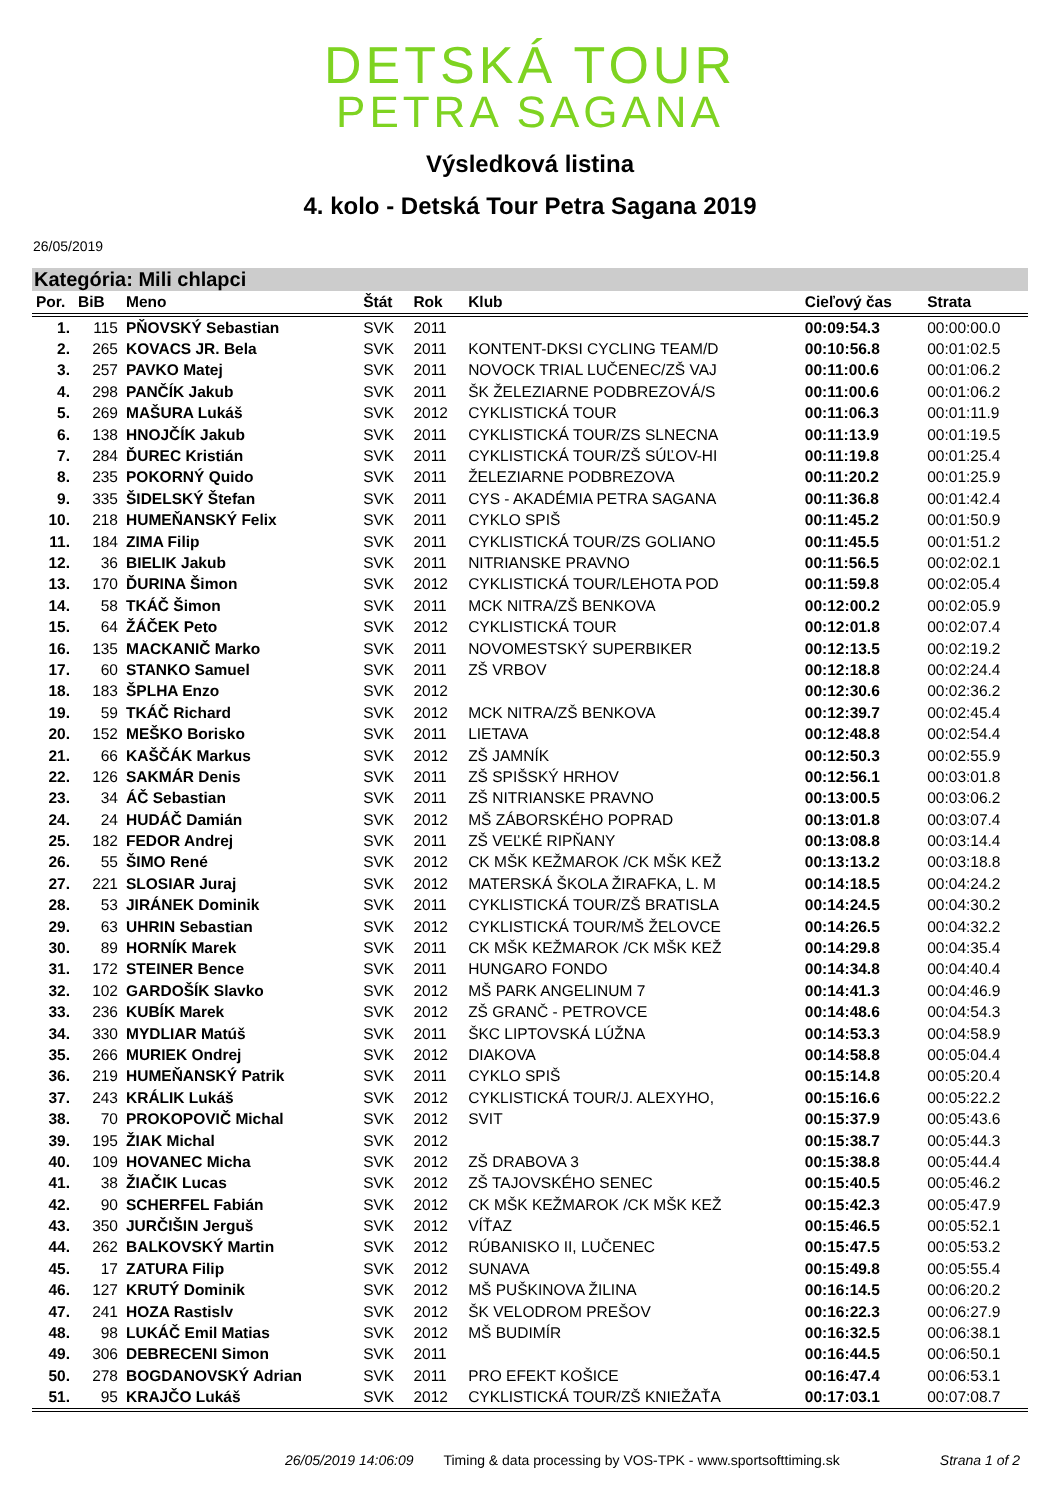DETSKÁ TOUR
PETRA SAGANA
Výsledková listina
4. kolo - Detská Tour Petra Sagana 2019
26/05/2019
Kategória: Mili chlapci
| Por. | BiB | Meno | Štát | Rok | Klub | Cieľový čas | Strata |
| --- | --- | --- | --- | --- | --- | --- | --- |
| 1. | 115 | PŇOVSKÝ Sebastian | SVK | 2011 | | 00:09:54.3 | 00:00:00.0 |
| 2. | 265 | KOVACS JR. Bela | SVK | 2011 | KONTENT-DKSI CYCLING TEAM/D | 00:10:56.8 | 00:01:02.5 |
| 3. | 257 | PAVKO Matej | SVK | 2011 | NOVOCK TRIAL LUČENEC/ZŠ VAJ | 00:11:00.6 | 00:01:06.2 |
| 4. | 298 | PANČÍK Jakub | SVK | 2011 | ŠK ŽELEZIARNE PODBREZOVÁ/S | 00:11:00.6 | 00:01:06.2 |
| 5. | 269 | MAŠURA Lukáš | SVK | 2012 | CYKLISTICKÁ TOUR | 00:11:06.3 | 00:01:11.9 |
| 6. | 138 | HNOJČÍK Jakub | SVK | 2011 | CYKLISTICKÁ TOUR/ZS SLNECNA | 00:11:13.9 | 00:01:19.5 |
| 7. | 284 | ĎUREC Kristián | SVK | 2011 | CYKLISTICKÁ TOUR/ZŠ SÚĽOV-HI | 00:11:19.8 | 00:01:25.4 |
| 8. | 235 | POKORNÝ Quido | SVK | 2011 | ŽELEZIARNE PODBREZOVA | 00:11:20.2 | 00:01:25.9 |
| 9. | 335 | ŠIDELSKÝ Štefan | SVK | 2011 | CYS - AKADÉMIA PETRA SAGANA | 00:11:36.8 | 00:01:42.4 |
| 10. | 218 | HUMEŇANSKÝ Felix | SVK | 2011 | CYKLO SPIŠ | 00:11:45.2 | 00:01:50.9 |
| 11. | 184 | ZIMA Filip | SVK | 2011 | CYKLISTICKÁ TOUR/ZS GOLIANO | 00:11:45.5 | 00:01:51.2 |
| 12. | 36 | BIELIK Jakub | SVK | 2011 | NITRIANSKE PRAVNO | 00:11:56.5 | 00:02:02.1 |
| 13. | 170 | ĎURINA Šimon | SVK | 2012 | CYKLISTICKÁ TOUR/LEHOTA POD | 00:11:59.8 | 00:02:05.4 |
| 14. | 58 | TKÁČ Šimon | SVK | 2011 | MCK NITRA/ZŠ BENKOVA | 00:12:00.2 | 00:02:05.9 |
| 15. | 64 | ŽÁČEK Peto | SVK | 2012 | CYKLISTICKÁ TOUR | 00:12:01.8 | 00:02:07.4 |
| 16. | 135 | MACKANIČ Marko | SVK | 2011 | NOVOMESTSKÝ SUPERBIKER | 00:12:13.5 | 00:02:19.2 |
| 17. | 60 | STANKO Samuel | SVK | 2011 | ZŠ VRBOV | 00:12:18.8 | 00:02:24.4 |
| 18. | 183 | ŠPLHA Enzo | SVK | 2012 | | 00:12:30.6 | 00:02:36.2 |
| 19. | 59 | TKÁČ Richard | SVK | 2012 | MCK NITRA/ZŠ BENKOVA | 00:12:39.7 | 00:02:45.4 |
| 20. | 152 | MEŠKO Borisko | SVK | 2011 | LIETAVA | 00:12:48.8 | 00:02:54.4 |
| 21. | 66 | KAŠČÁK Markus | SVK | 2012 | ZŠ JAMNÍK | 00:12:50.3 | 00:02:55.9 |
| 22. | 126 | SAKMÁR Denis | SVK | 2011 | ZŠ SPIŠSKÝ HRHOV | 00:12:56.1 | 00:03:01.8 |
| 23. | 34 | ÁČ Sebastian | SVK | 2011 | ZŠ NITRIANSKE PRAVNO | 00:13:00.5 | 00:03:06.2 |
| 24. | 24 | HUDÁČ Damián | SVK | 2012 | MŠ ZÁBORSKÉHO POPRAD | 00:13:01.8 | 00:03:07.4 |
| 25. | 182 | FEDOR Andrej | SVK | 2011 | ZŠ VEĽKÉ RIPŇANY | 00:13:08.8 | 00:03:14.4 |
| 26. | 55 | ŠIMO René | SVK | 2012 | CK MŠK KEŽMAROK /CK MŠK KEŽ | 00:13:13.2 | 00:03:18.8 |
| 27. | 221 | SLOSIAR Juraj | SVK | 2012 | MATERSKÁ ŠKOLA ŽIRAFKA, L. M | 00:14:18.5 | 00:04:24.2 |
| 28. | 53 | JIRÁNEK Dominik | SVK | 2011 | CYKLISTICKÁ TOUR/ZŠ BRATISLA | 00:14:24.5 | 00:04:30.2 |
| 29. | 63 | UHRIN Sebastian | SVK | 2012 | CYKLISTICKÁ TOUR/MŠ ŽELOVCE | 00:14:26.5 | 00:04:32.2 |
| 30. | 89 | HORNÍK Marek | SVK | 2011 | CK MŠK KEŽMAROK /CK MŠK KEŽ | 00:14:29.8 | 00:04:35.4 |
| 31. | 172 | STEINER Bence | SVK | 2011 | HUNGARO FONDO | 00:14:34.8 | 00:04:40.4 |
| 32. | 102 | GARDOŠÍK Slavko | SVK | 2012 | MŠ PARK ANGELINUM 7 | 00:14:41.3 | 00:04:46.9 |
| 33. | 236 | KUBÍK Marek | SVK | 2012 | ZŠ GRANČ - PETROVCE | 00:14:48.6 | 00:04:54.3 |
| 34. | 330 | MYDLIAR Matúš | SVK | 2011 | ŠKC LIPTOVSKÁ LÚŽNA | 00:14:53.3 | 00:04:58.9 |
| 35. | 266 | MURIEK Ondrej | SVK | 2012 | DIAKOVA | 00:14:58.8 | 00:05:04.4 |
| 36. | 219 | HUMEŇANSKÝ Patrik | SVK | 2011 | CYKLO SPIŠ | 00:15:14.8 | 00:05:20.4 |
| 37. | 243 | KRÁLIK Lukáš | SVK | 2012 | CYKLISTICKÁ TOUR/J. ALEXYHO, | 00:15:16.6 | 00:05:22.2 |
| 38. | 70 | PROKOPOVIČ Michal | SVK | 2012 | SVIT | 00:15:37.9 | 00:05:43.6 |
| 39. | 195 | ŽIAK Michal | SVK | 2012 | | 00:15:38.7 | 00:05:44.3 |
| 40. | 109 | HOVANEC Micha | SVK | 2012 | ZŠ DRABOVA 3 | 00:15:38.8 | 00:05:44.4 |
| 41. | 38 | ŽIAČIK Lucas | SVK | 2012 | ZŠ TAJOVSKÉHO SENEC | 00:15:40.5 | 00:05:46.2 |
| 42. | 90 | SCHERFEL Fabián | SVK | 2012 | CK MŠK KEŽMAROK /CK MŠK KEŽ | 00:15:42.3 | 00:05:47.9 |
| 43. | 350 | JURČIŠIN Jerguš | SVK | 2012 | VÍŤAZ | 00:15:46.5 | 00:05:52.1 |
| 44. | 262 | BALKOVSKÝ Martin | SVK | 2012 | RÚBANISKO II, LUČENEC | 00:15:47.5 | 00:05:53.2 |
| 45. | 17 | ZATURA Filip | SVK | 2012 | SUNAVA | 00:15:49.8 | 00:05:55.4 |
| 46. | 127 | KRUTÝ Dominik | SVK | 2012 | MŠ PUŠKINOVA ŽILINA | 00:16:14.5 | 00:06:20.2 |
| 47. | 241 | HOZA Rastislv | SVK | 2012 | ŠK VELODROM PREŠOV | 00:16:22.3 | 00:06:27.9 |
| 48. | 98 | LUKÁČ Emil Matias | SVK | 2012 | MŠ BUDIMÍR | 00:16:32.5 | 00:06:38.1 |
| 49. | 306 | DEBRECENI Simon | SVK | 2011 | | 00:16:44.5 | 00:06:50.1 |
| 50. | 278 | BOGDANOVSKÝ Adrian | SVK | 2011 | PRO EFEKT KOŠICE | 00:16:47.4 | 00:06:53.1 |
| 51. | 95 | KRAJČO Lukáš | SVK | 2012 | CYKLISTICKÁ TOUR/ZŠ KNIEŽAŤA | 00:17:03.1 | 00:07:08.7 |
26/05/2019 14:06:09 Timing & data processing by VOS-TPK - www.sportsofttiming.sk Strana 1 of 2